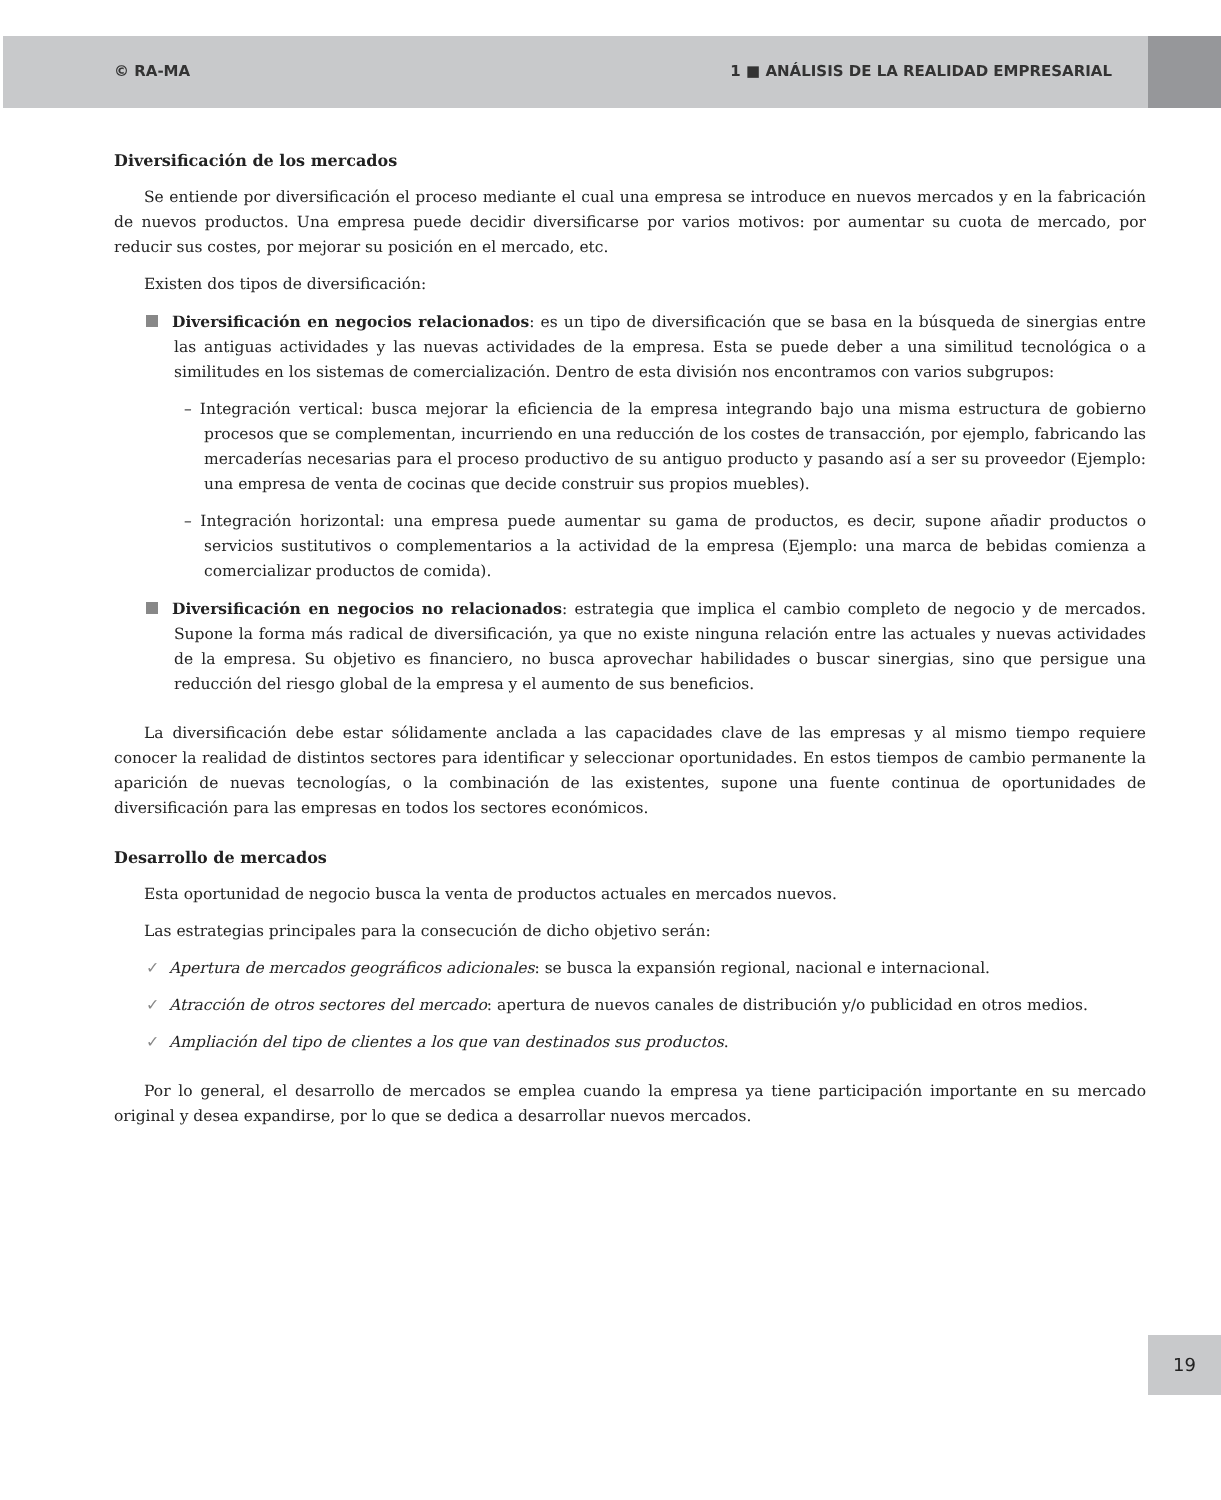© RA-MA 1 ■ ANÁLISIS DE LA REALIDAD EMPRESARIAL
Diversificación de los mercados
Se entiende por diversificación el proceso mediante el cual una empresa se introduce en nuevos mercados y en la fabricación de nuevos productos. Una empresa puede decidir diversificarse por varios motivos: por aumentar su cuota de mercado, por reducir sus costes, por mejorar su posición en el mercado, etc.
Existen dos tipos de diversificación:
Diversificación en negocios relacionados: es un tipo de diversificación que se basa en la búsqueda de sinergias entre las antiguas actividades y las nuevas actividades de la empresa. Esta se puede deber a una similitud tecnológica o a similitudes en los sistemas de comercialización. Dentro de esta división nos encontramos con varios subgrupos:
– Integración vertical: busca mejorar la eficiencia de la empresa integrando bajo una misma estructura de gobierno procesos que se complementan, incurriendo en una reducción de los costes de transacción, por ejemplo, fabricando las mercaderías necesarias para el proceso productivo de su antiguo producto y pasando así a ser su proveedor (Ejemplo: una empresa de venta de cocinas que decide construir sus propios muebles).
– Integración horizontal: una empresa puede aumentar su gama de productos, es decir, supone añadir productos o servicios sustitutivos o complementarios a la actividad de la empresa (Ejemplo: una marca de bebidas comienza a comercializar productos de comida).
Diversificación en negocios no relacionados: estrategia que implica el cambio completo de negocio y de mercados. Supone la forma más radical de diversificación, ya que no existe ninguna relación entre las actuales y nuevas actividades de la empresa. Su objetivo es financiero, no busca aprovechar habilidades o buscar sinergias, sino que persigue una reducción del riesgo global de la empresa y el aumento de sus beneficios.
La diversificación debe estar sólidamente anclada a las capacidades clave de las empresas y al mismo tiempo requiere conocer la realidad de distintos sectores para identificar y seleccionar oportunidades. En estos tiempos de cambio permanente la aparición de nuevas tecnologías, o la combinación de las existentes, supone una fuente continua de oportunidades de diversificación para las empresas en todos los sectores económicos.
Desarrollo de mercados
Esta oportunidad de negocio busca la venta de productos actuales en mercados nuevos.
Las estrategias principales para la consecución de dicho objetivo serán:
✓ Apertura de mercados geográficos adicionales: se busca la expansión regional, nacional e internacional.
✓ Atracción de otros sectores del mercado: apertura de nuevos canales de distribución y/o publicidad en otros medios.
✓ Ampliación del tipo de clientes a los que van destinados sus productos.
Por lo general, el desarrollo de mercados se emplea cuando la empresa ya tiene participación importante en su mercado original y desea expandirse, por lo que se dedica a desarrollar nuevos mercados.
19